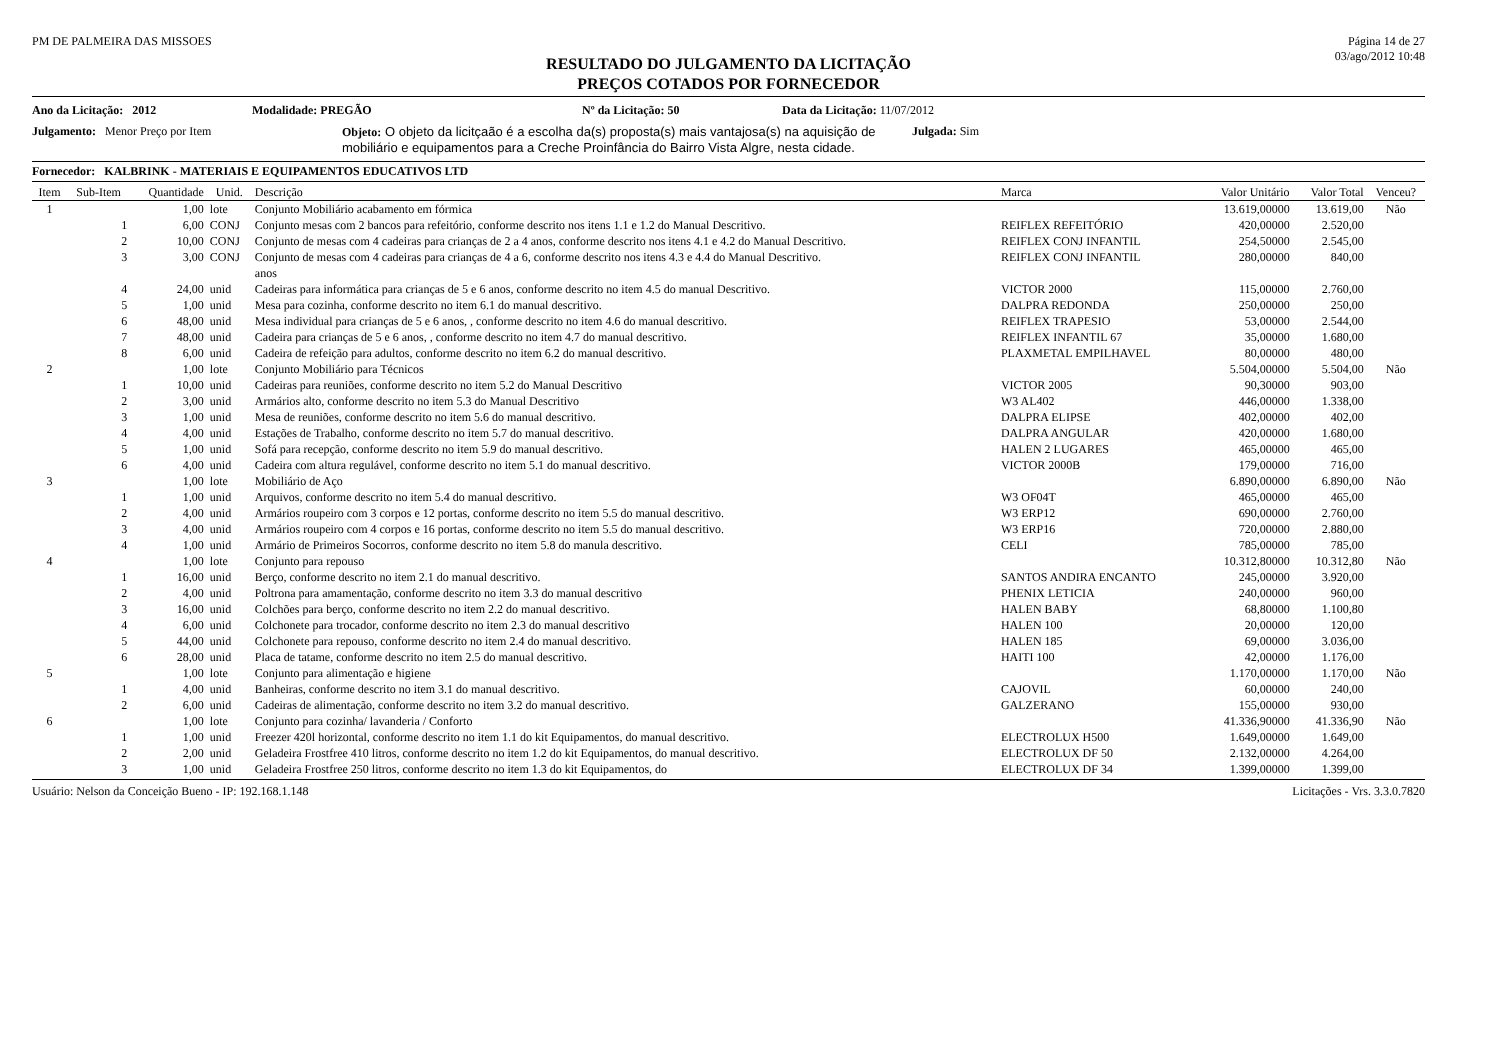PM DE PALMEIRA DAS MISSOES Página 14 de 27
03/ago/2012 10:48
RESULTADO DO JULGAMENTO DA LICITAÇÃO
PREÇOS COTADOS POR FORNECEDOR
Ano da Licitação: 2012 Modalidade: PREGÃO Nº da Licitação: 50 Data da Licitação: 11/07/2012
Julgamento: Menor Preço por Item Objeto: O objeto da licitçaão é a escolha da(s) proposta(s) mais vantajosa(s) na aquisição de mobiliário e equipamentos para a Creche Proinfância do Bairro Vista Algre, nesta cidade. Julgada: Sim
Fornecedor: KALBRINK - MATERIAIS E EQUIPAMENTOS EDUCATIVOS LTD
| Item | Sub-Item | Quantidade | Unid. | Descrição | Marca | Valor Unitário | Valor Total | Venceu? |
| --- | --- | --- | --- | --- | --- | --- | --- | --- |
| 1 | | 1,00 | lote | Conjunto Mobiliário acabamento em fórmica | | 13.619,00000 | 13.619,00 | Não |
| | 1 | 6,00 | CONJ | Conjunto mesas com 2 bancos para refeitório, conforme descrito nos itens 1.1 e 1.2 do Manual Descritivo. | REIFLEX REFEITÓRIO | 420,00000 | 2.520,00 | |
| | 2 | 10,00 | CONJ | Conjunto de mesas com 4 cadeiras para crianças de 2 a 4 anos, conforme descrito nos itens 4.1 e 4.2 do Manual Descritivo. | REIFLEX CONJ INFANTIL | 254,50000 | 2.545,00 | |
| | 3 | 3,00 | CONJ | Conjunto de mesas com 4 cadeiras para crianças de 4 a 6, conforme descrito nos itens 4.3 e 4.4 do Manual Descritivo. anos | REIFLEX CONJ INFANTIL | 280,00000 | 840,00 | |
| | 4 | 24,00 | unid | Cadeiras para informática para crianças de 5 e 6 anos, conforme descrito no item 4.5 do manual Descritivo. | VICTOR 2000 | 115,00000 | 2.760,00 | |
| | 5 | 1,00 | unid | Mesa para cozinha, conforme descrito no item 6.1 do manual descritivo. | DALPRA REDONDA | 250,00000 | 250,00 | |
| | 6 | 48,00 | unid | Mesa individual para crianças de 5 e 6 anos, , conforme descrito no item 4.6 do manual descritivo. | REIFLEX TRAPESIO | 53,00000 | 2.544,00 | |
| | 7 | 48,00 | unid | Cadeira para crianças de 5 e 6 anos, , conforme descrito no item 4.7 do manual descritivo. | REIFLEX INFANTIL 67 | 35,00000 | 1.680,00 | |
| | 8 | 6,00 | unid | Cadeira de refeição para adultos, conforme descrito no item 6.2 do manual descritivo. | PLAXMETAL EMPILHAVEL | 80,00000 | 480,00 | |
| 2 | | 1,00 | lote | Conjunto Mobiliário para Técnicos | | 5.504,00000 | 5.504,00 | Não |
| | 1 | 10,00 | unid | Cadeiras para reuniões, conforme descrito no item 5.2 do Manual Descritivo | VICTOR 2005 | 90,30000 | 903,00 | |
| | 2 | 3,00 | unid | Armários alto, conforme descrito no item 5.3 do Manual Descritivo | W3 AL402 | 446,00000 | 1.338,00 | |
| | 3 | 1,00 | unid | Mesa de reuniões, conforme descrito no item 5.6 do manual descritivo. | DALPRA ELIPSE | 402,00000 | 402,00 | |
| | 4 | 4,00 | unid | Estações de Trabalho, conforme descrito no item 5.7 do manual descritivo. | DALPRA ANGULAR | 420,00000 | 1.680,00 | |
| | 5 | 1,00 | unid | Sofá para recepção, conforme descrito no item 5.9 do manual descritivo. | HALEN 2 LUGARES | 465,00000 | 465,00 | |
| | 6 | 4,00 | unid | Cadeira com altura regulável, conforme descrito no item 5.1 do manual descritivo. | VICTOR 2000B | 179,00000 | 716,00 | |
| 3 | | 1,00 | lote | Mobiliário de Aço | | 6.890,00000 | 6.890,00 | Não |
| | 1 | 1,00 | unid | Arquivos, conforme descrito no item 5.4 do manual descritivo. | W3 OF04T | 465,00000 | 465,00 | |
| | 2 | 4,00 | unid | Armários roupeiro com 3 corpos e 12 portas, conforme descrito no item 5.5 do manual descritivo. | W3 ERP12 | 690,00000 | 2.760,00 | |
| | 3 | 4,00 | unid | Armários roupeiro com 4 corpos e 16 portas, conforme descrito no item 5.5 do manual descritivo. | W3 ERP16 | 720,00000 | 2.880,00 | |
| | 4 | 1,00 | unid | Armário de Primeiros Socorros, conforme descrito no item 5.8 do manula descritivo. | CELI | 785,00000 | 785,00 | |
| 4 | | 1,00 | lote | Conjunto para repouso | | 10.312,80000 | 10.312,80 | Não |
| | 1 | 16,00 | unid | Berço, conforme descrito no item 2.1 do manual descritivo. | SANTOS ANDIRA ENCANTO | 245,00000 | 3.920,00 | |
| | 2 | 4,00 | unid | Poltrona para amamentação, conforme descrito no item 3.3 do manual descritivo | PHENIX LETICIA | 240,00000 | 960,00 | |
| | 3 | 16,00 | unid | Colchões para berço, conforme descrito no item 2.2 do manual descritivo. | HALEN BABY | 68,80000 | 1.100,80 | |
| | 4 | 6,00 | unid | Colchonete para trocador, conforme descrito no item 2.3 do manual descritivo | HALEN 100 | 20,00000 | 120,00 | |
| | 5 | 44,00 | unid | Colchonete para repouso, conforme descrito no item 2.4 do manual descritivo. | HALEN 185 | 69,00000 | 3.036,00 | |
| | 6 | 28,00 | unid | Placa de tatame, conforme descrito no item 2.5 do manual descritivo. | HAITI 100 | 42,00000 | 1.176,00 | |
| 5 | | 1,00 | lote | Conjunto para alimentação e higiene | | 1.170,00000 | 1.170,00 | Não |
| | 1 | 4,00 | unid | Banheiras, conforme descrito no item 3.1 do manual descritivo. | CAJOVIL | 60,00000 | 240,00 | |
| | 2 | 6,00 | unid | Cadeiras de alimentação, conforme descrito no item 3.2 do manual descritivo. | GALZERANO | 155,00000 | 930,00 | |
| 6 | | 1,00 | lote | Conjunto para cozinha/ lavanderia / Conforto | | 41.336,90000 | 41.336,90 | Não |
| | 1 | 1,00 | unid | Freezer 420l horizontal, conforme descrito no item 1.1 do kit Equipamentos, do manual descritivo. | ELECTROLUX H500 | 1.649,00000 | 1.649,00 | |
| | 2 | 2,00 | unid | Geladeira Frostfree 410 litros, conforme descrito no item 1.2 do kit Equipamentos, do manual descritivo. | ELECTROLUX DF 50 | 2.132,00000 | 4.264,00 | |
| | 3 | 1,00 | unid | Geladeira Frostfree 250 litros, conforme descrito no item 1.3 do kit Equipamentos, do | ELECTROLUX DF 34 | 1.399,00000 | 1.399,00 | |
Usuário: Nelson da Conceição Bueno - IP: 192.168.1.148 Licitações - Vrs. 3.3.0.7820